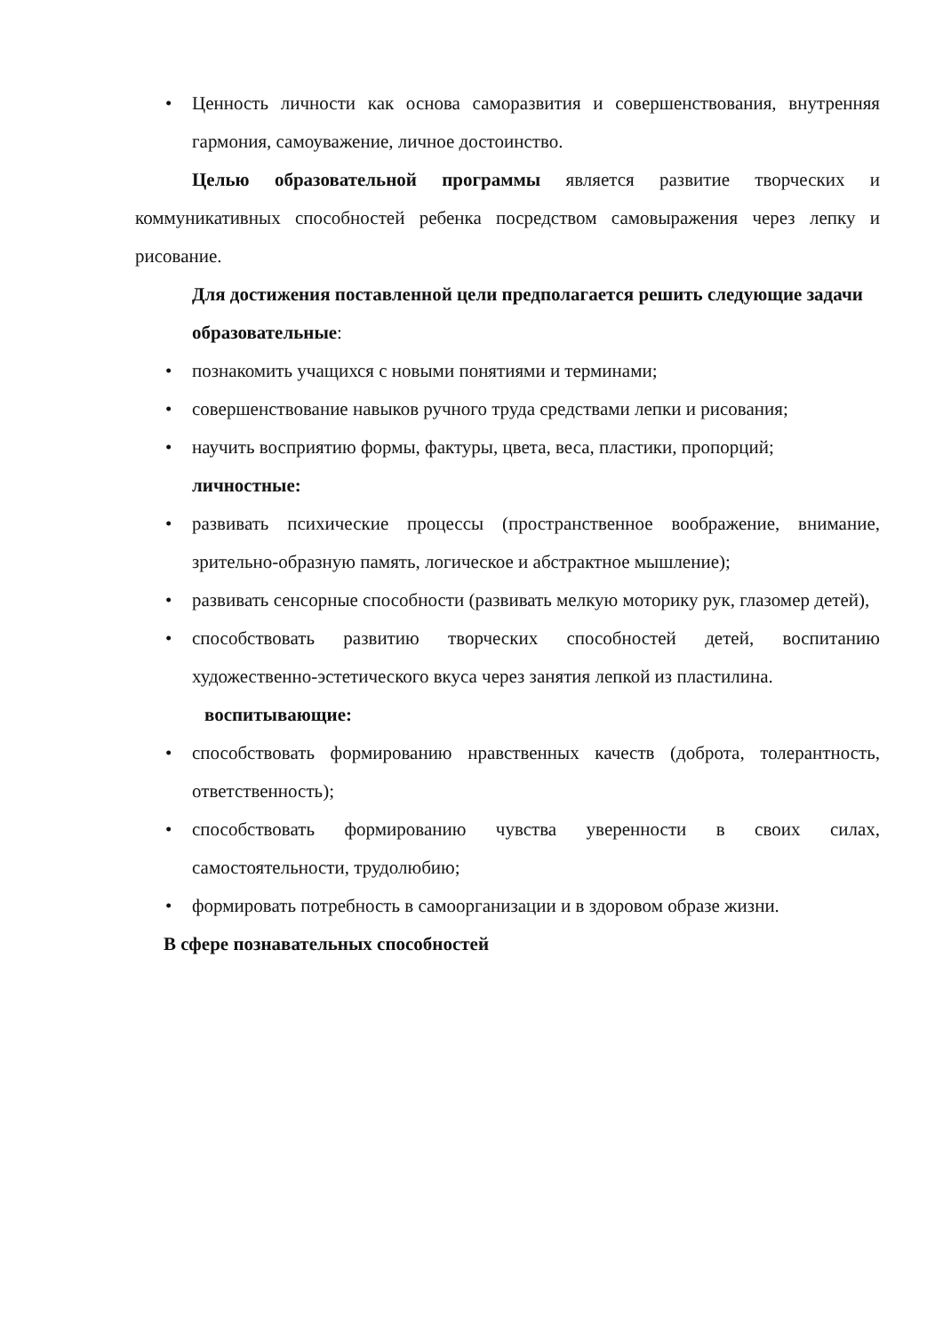• Ценность личности как основа саморазвития и совершенствования, внутренняя гармония, самоуважение, личное достоинство.
Целью образовательной программы является развитие творческих и коммуникативных способностей ребенка посредством самовыражения через лепку и рисование.
Для достижения поставленной цели предполагается решить следующие задачи
образовательные:
• познакомить учащихся с новыми понятиями и терминами;
• совершенствование навыков ручного труда средствами лепки и рисования;
• научить восприятию формы, фактуры, цвета, веса, пластики, пропорций;
личностные:
• развивать психические процессы (пространственное воображение, внимание, зрительно-образную память, логическое и абстрактное мышление);
• развивать сенсорные способности (развивать мелкую моторику рук, глазомер детей),
• способствовать развитию творческих способностей детей, воспитанию художественно-эстетического вкуса через занятия лепкой из пластилина.
воспитывающие:
• способствовать формированию нравственных качеств (доброта, толерантность, ответственность);
• способствовать формированию чувства уверенности в своих силах, самостоятельности, трудолюбию;
• формировать потребность в самоорганизации и в здоровом образе жизни.
В сфере познавательных способностей